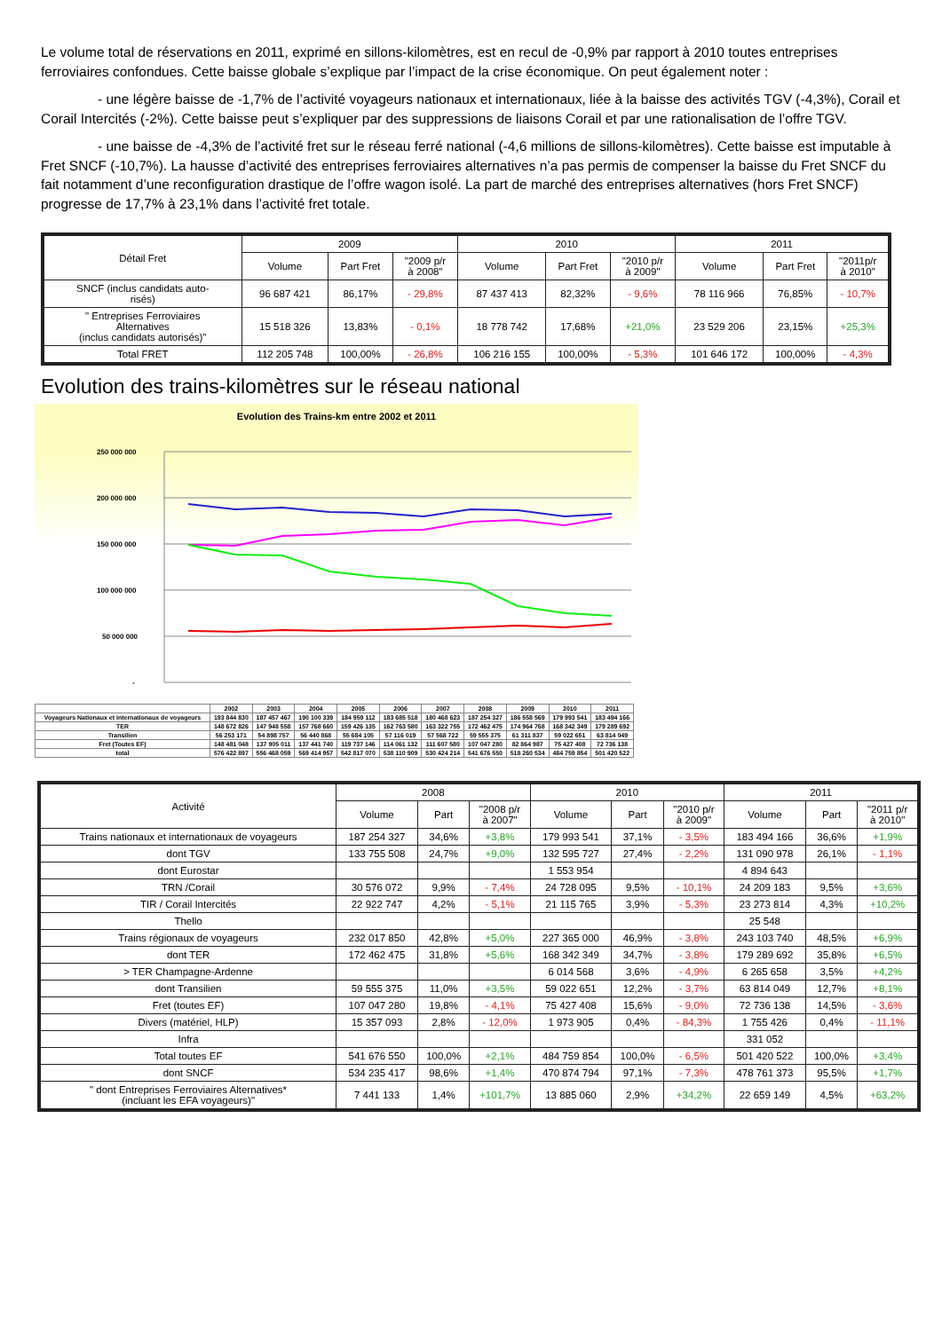Le volume total de réservations en 2011, exprimé en sillons-kilomètres, est en recul de -0,9% par rapport à 2010 toutes entreprises ferroviaires confondues. Cette baisse globale s’explique par l’impact de la crise économique. On peut également noter :
- une légère baisse de -1,7% de l’activité voyageurs nationaux et internationaux, liée à la baisse des activités TGV (-4,3%), Corail et Corail Intercités (-2%). Cette baisse peut s’expliquer par des suppressions de liaisons Corail et par une rationalisation de l’offre TGV.
- une baisse de -4,3% de l’activité fret sur le réseau ferré national (-4,6 millions de sillons-kilomètres). Cette baisse est imputable à Fret SNCF (-10,7%). La hausse d’activité des entreprises ferroviaires alternatives n’a pas permis de compenser la baisse du Fret SNCF du fait notamment d’une reconfiguration drastique de l’offre wagon isolé. La part de marché des entreprises alternatives (hors Fret SNCF) progresse de 17,7% à 23,1% dans l’activité fret totale.
| Détail Fret | 2009 | | | 2010 | | | 2011 | | |
| --- | --- | --- | --- | --- | --- | --- | --- | --- | --- |
| | Volume | Part Fret | "2009 p/r à 2008" | Volume | Part Fret | "2010 p/r à 2009" | Volume | Part Fret | "2011p/r à 2010" |
| SNCF (inclus candidats auto- risés) | 96 687 421 | 86,17% | - 29,8% | 87 437 413 | 82,32% | - 9,6% | 78 116 966 | 76,85% | - 10,7% |
| " Entreprises Ferroviaires Alternatives (inclus candidats autorisés)" | 15 518 326 | 13,83% | - 0,1% | 18 778 742 | 17,68% | +21,0% | 23 529 206 | 23,15% | +25,3% |
| Total FRET | 112 205 748 | 100,00% | - 26,8% | 106 216 155 | 100,00% | - 5,3% | 101 646 172 | 100,00% | - 4,3% |
Evolution des trains-kilomètres sur le réseau national
Evolution des Trains-km entre 2002 et 2011
250 000 000
200 000 000
150 000 000
100 000 000
50 000 000
-
| | 2002 | 2003 | 2004 | 2005 | 2006 | 2007 | 2008 | 2009 | 2010 | 2011 |
| Voyageurs Nationaux et internationaux de voyageurs | 193 844 830 | 187 457 467 | 190 100 339 | 184 959 112 | 183 685 518 | 180 468 623 | 187 254 327 | 186 558 569 | 179 993 541 | 183 494 166 |
| TER | 148 672 826 | 147 948 558 | 157 768 660 | 159 426 135 | 162 763 580 | 163 322 755 | 172 462 475 | 174 964 768 | 168 342 349 | 179 289 692 |
| Transilien | 56 253 171 | 54 898 757 | 56 440 868 | 55 684 105 | 57 116 019 | 57 568 722 | 59 555 375 | 61 311 837 | 59 022 651 | 63 814 049 |
| Fret (Toutes EF) | 148 481 048 | 137 905 011 | 137 441 740 | 119 737 146 | 114 061 132 | 111 607 580 | 107 047 280 | 82 864 987 | 75 427 408 | 72 736 138 |
| total | 576 422 897 | 556 468 059 | 569 414 957 | 542 817 070 | 538 110 909 | 530 424 214 | 541 676 550 | 518 260 534 | 484 759 854 | 501 420 522 |
| Activité | 2008 | | | 2010 | | | 2011 | | |
| --- | --- | --- | --- | --- | --- | --- | --- | --- | --- |
| | Volume | Part | "2008 p/r à 2007" | Volume | Part | "2010 p/r à 2009" | Volume | Part | "2011 p/r à 2010" |
| Trains nationaux et internationaux de voyageurs | 187 254 327 | 34,6% | +3,8% | 179 993 541 | 37,1% | - 3,5% | 183 494 166 | 36,6% | +1,9% |
| dont TGV | 133 755 508 | 24,7% | +9,0% | 132 595 727 | 27,4% | - 2,2% | 131 090 978 | 26,1% | - 1,1% |
| dont Eurostar | | | | 1 553 954 | | | 4 894 643 | | |
| TRN /Corail | 30 576 072 | 9,9% | - 7,4% | 24 728 095 | 9,5% | - 10,1% | 24 209 183 | 9,5% | +3,6% |
| TIR / Corail Intercités | 22 922 747 | 4,2% | - 5,1% | 21 115 765 | 3,9% | - 5,3% | 23 273 814 | 4,3% | +10,2% |
| Thello | | | | | | | 25 548 | | |
| Trains régionaux de voyageurs | 232 017 850 | 42,8% | +5,0% | 227 365 000 | 46,9% | - 3,8% | 243 103 740 | 48,5% | +6,9% |
| dont TER | 172 462 475 | 31,8% | +5,6% | 168 342 349 | 34,7% | - 3,8% | 179 289 692 | 35,8% | +6,5% |
| > TER Champagne-Ardenne | | | | 6 014 568 | 3,6% | - 4,9% | 6 265 658 | 3,5% | +4,2% |
| dont Transilien | 59 555 375 | 11,0% | +3,5% | 59 022 651 | 12,2% | - 3,7% | 63 814 049 | 12,7% | +8,1% |
| Fret (toutes EF) | 107 047 280 | 19,8% | - 4,1% | 75 427 408 | 15,6% | - 9,0% | 72 736 138 | 14,5% | - 3,6% |
| Divers (matériel, HLP) | 15 357 093 | 2,8% | - 12,0% | 1 973 905 | 0,4% | - 84,3% | 1 755 426 | 0,4% | - 11,1% |
| Infra | | | | | | | 331 052 | | |
| Total toutes EF | 541 676 550 | 100,0% | +2,1% | 484 759 854 | 100,0% | - 6,5% | 501 420 522 | 100,0% | +3,4% |
| dont SNCF | 534 235 417 | 98,6% | +1,4% | 470 874 794 | 97,1% | - 7,3% | 478 761 373 | 95,5% | +1,7% |
| " dont Entreprises Ferroviaires Alternatives* (incluant les EFA voyageurs)" | 7 441 133 | 1,4% | +101,7% | 13 885 060 | 2,9% | +34,2% | 22 659 149 | 4,5% | +63,2% |